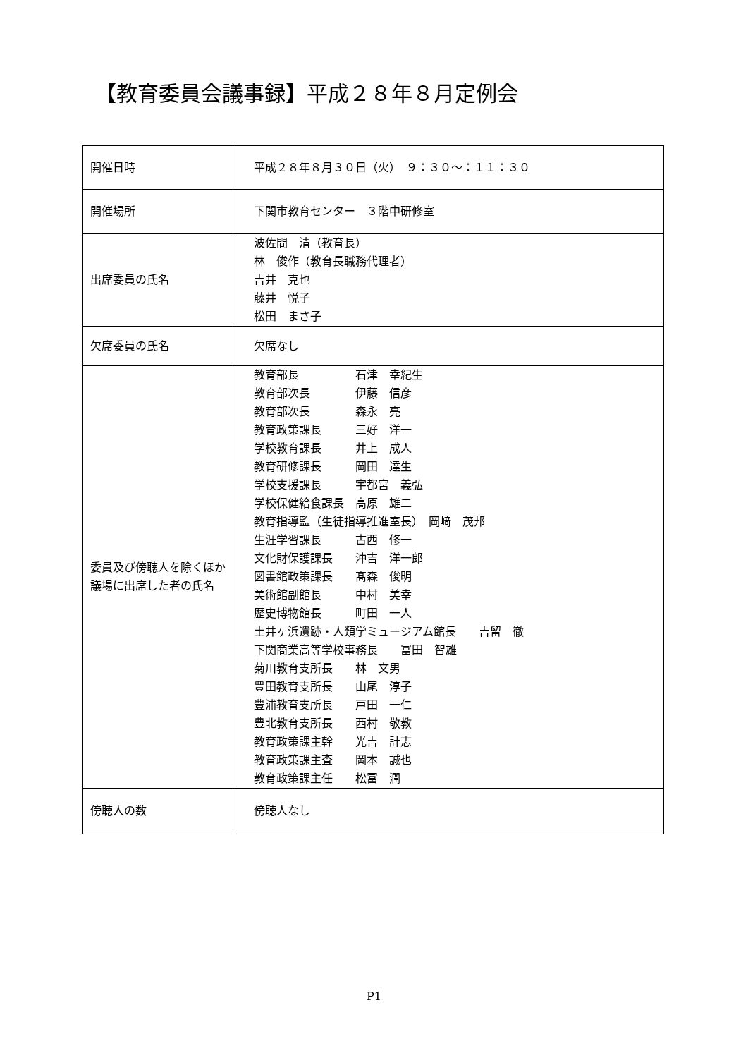【教育委員会議事録】平成２８年８月定例会
| 開催日時 | 平成２８年８月３０日（火） ９：３０～：１１：３０ |
| 開催場所 | 下関市教育センター ３階中研修室 |
| 出席委員の氏名 | 波佐間 清（教育長） 林 俊作（教育長職務代理者） 吉井 克也 藤井 悦子 松田 まさ子 |
| 欠席委員の氏名 | 欠席なし |
| 委員及び傍聴人を除くほか議場に出席した者の氏名 | 教育部長 石津 幸紀生 教育部次長 伊藤 信彦 教育部次長 森永 亮 教育政策課長 三好 洋一 学校教育課長 井上 成人 教育研修課長 岡田 達生 学校支援課長 宇都宮 義弘 学校保健給食課長 高原 雄二 教育指導監（生徒指導推進室長） 岡﨑 茂邦 生涯学習課長 古西 修一 文化財保護課長 沖吉 洋一郎 図書館政策課長 髙森 俊明 美術館副館長 中村 美幸 歴史博物館長 町田 一人 土井ヶ浜遺跡・人類学ミュージアム館長 吉留 徹 下関商業高等学校事務長 冨田 智雄 菊川教育支所長 林 文男 豊田教育支所長 山尾 淳子 豊浦教育支所長 戸田 一仁 豊北教育支所長 西村 敬教 教育政策課主幹 光吉 計志 教育政策課主査 岡本 誠也 教育政策課主任 松冨 潤 |
| 傍聴人の数 | 傍聴人なし |
P1